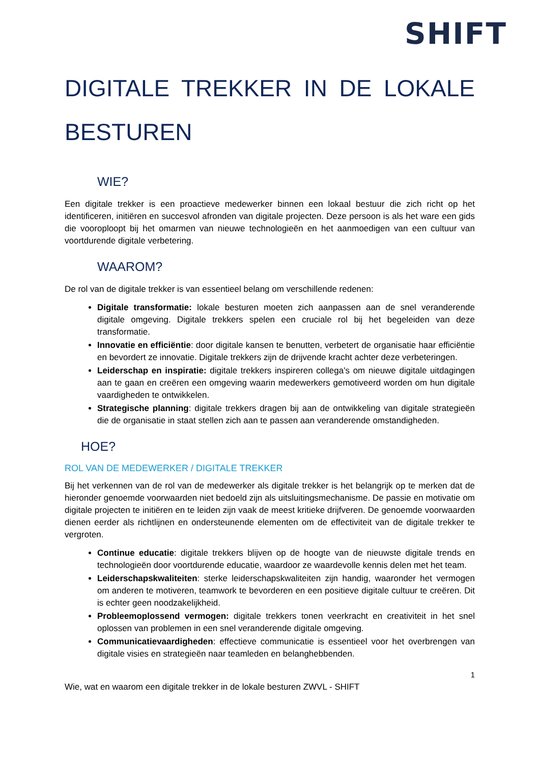SHIFT
DIGITALE TREKKER IN DE LOKALE
BESTUREN
WIE?
Een digitale trekker is een proactieve medewerker binnen een lokaal bestuur die zich richt op het identificeren, initiëren en succesvol afronden van digitale projecten. Deze persoon is als het ware een gids die vooroploopt bij het omarmen van nieuwe technologieën en het aanmoedigen van een cultuur van voortdurende digitale verbetering.
WAAROM?
De rol van de digitale trekker is van essentieel belang om verschillende redenen:
Digitale transformatie: lokale besturen moeten zich aanpassen aan de snel veranderende digitale omgeving. Digitale trekkers spelen een cruciale rol bij het begeleiden van deze transformatie.
Innovatie en efficiëntie: door digitale kansen te benutten, verbetert de organisatie haar efficiëntie en bevordert ze innovatie. Digitale trekkers zijn de drijvende kracht achter deze verbeteringen.
Leiderschap en inspiratie: digitale trekkers inspireren collega's om nieuwe digitale uitdagingen aan te gaan en creëren een omgeving waarin medewerkers gemotiveerd worden om hun digitale vaardigheden te ontwikkelen.
Strategische planning: digitale trekkers dragen bij aan de ontwikkeling van digitale strategieën die de organisatie in staat stellen zich aan te passen aan veranderende omstandigheden.
HOE?
ROL VAN DE MEDEWERKER / DIGITALE TREKKER
Bij het verkennen van de rol van de medewerker als digitale trekker is het belangrijk op te merken dat de hieronder genoemde voorwaarden niet bedoeld zijn als uitsluitingsmechanisme. De passie en motivatie om digitale projecten te initiëren en te leiden zijn vaak de meest kritieke drijfveren. De genoemde voorwaarden dienen eerder als richtlijnen en ondersteunende elementen om de effectiviteit van de digitale trekker te vergroten.
Continue educatie: digitale trekkers blijven op de hoogte van de nieuwste digitale trends en technologieën door voortdurende educatie, waardoor ze waardevolle kennis delen met het team.
Leiderschapskwaliteiten: sterke leiderschapskwaliteiten zijn handig, waaronder het vermogen om anderen te motiveren, teamwork te bevorderen en een positieve digitale cultuur te creëren. Dit is echter geen noodzakelijkheid.
Probleemoplossend vermogen: digitale trekkers tonen veerkracht en creativiteit in het snel oplossen van problemen in een snel veranderende digitale omgeving.
Communicatievaardigheden: effectieve communicatie is essentieel voor het overbrengen van digitale visies en strategieën naar teamleden en belanghebbenden.
1
Wie, wat en waarom een digitale trekker in de lokale besturen ZWVL - SHIFT